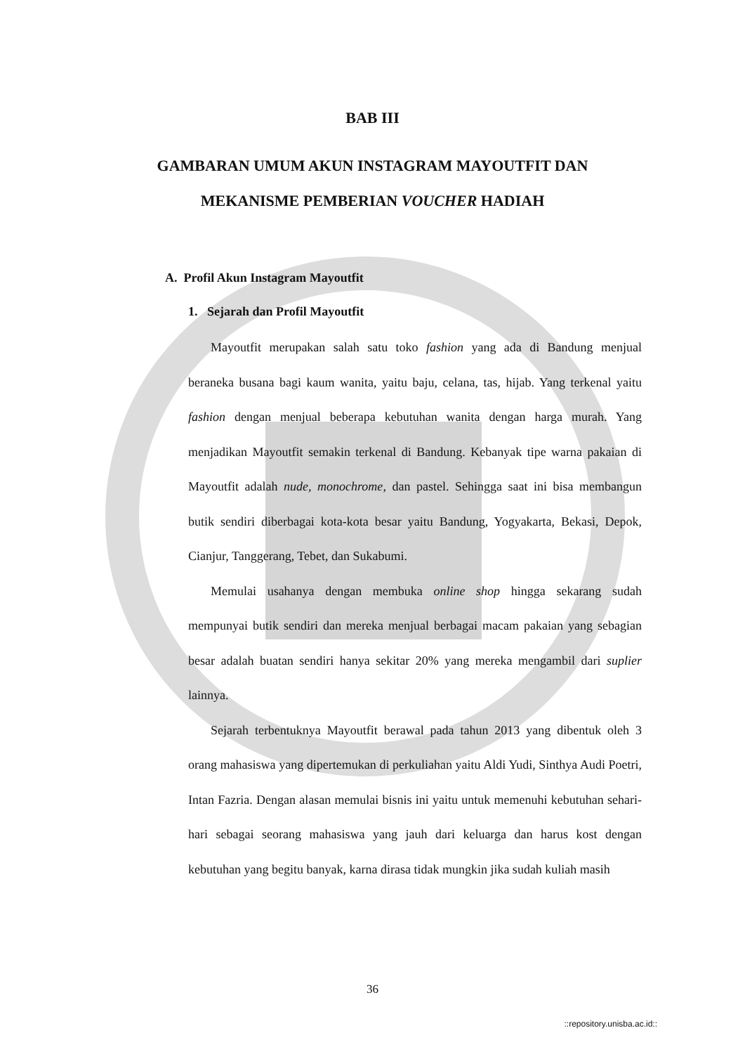BAB III
GAMBARAN UMUM AKUN INSTAGRAM MAYOUTFIT DAN
MEKANISME PEMBERIAN VOUCHER HADIAH
A. Profil Akun Instagram Mayoutfit
1. Sejarah dan Profil Mayoutfit
Mayoutfit merupakan salah satu toko fashion yang ada di Bandung menjual beraneka busana bagi kaum wanita, yaitu baju, celana, tas, hijab. Yang terkenal yaitu fashion dengan menjual beberapa kebutuhan wanita dengan harga murah. Yang menjadikan Mayoutfit semakin terkenal di Bandung. Kebanyak tipe warna pakaian di Mayoutfit adalah nude, monochrome, dan pastel. Sehingga saat ini bisa membangun butik sendiri diberbagai kota-kota besar yaitu Bandung, Yogyakarta, Bekasi, Depok, Cianjur, Tanggerang, Tebet, dan Sukabumi.
Memulai usahanya dengan membuka online shop hingga sekarang sudah mempunyai butik sendiri dan mereka menjual berbagai macam pakaian yang sebagian besar adalah buatan sendiri hanya sekitar 20% yang mereka mengambil dari suplier lainnya.
Sejarah terbentuknya Mayoutfit berawal pada tahun 2013 yang dibentuk oleh 3 orang mahasiswa yang dipertemukan di perkuliahan yaitu Aldi Yudi, Sinthya Audi Poetri, Intan Fazria. Dengan alasan memulai bisnis ini yaitu untuk memenuhi kebutuhan sehari-hari sebagai seorang mahasiswa yang jauh dari keluarga dan harus kost dengan kebutuhan yang begitu banyak, karna dirasa tidak mungkin jika sudah kuliah masih
36
::repository.unisba.ac.id::